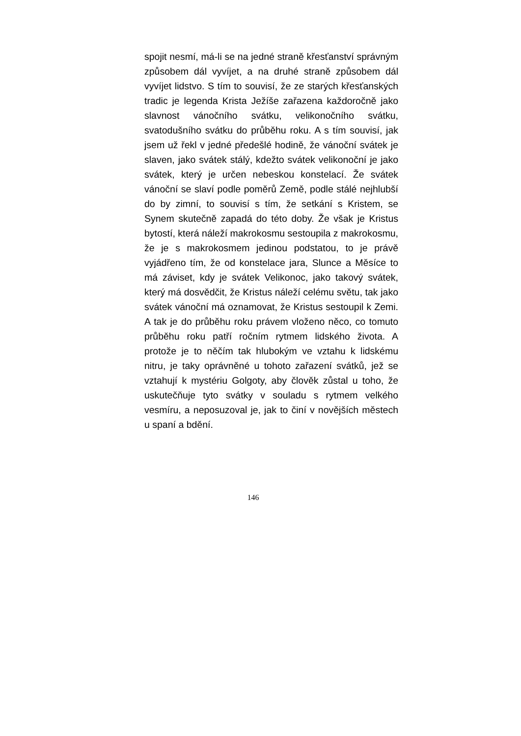spojit nesmí, má-li se na jedné straně křesťanství správným způsobem dál vyvíjet, a na druhé straně způsobem dál vyvíjet lidstvo. S tím to souvisí, že ze starých křesťanských tradic je legenda Krista Ježíše zařazena každoročně jako slavnost vánočního svátku, velikonočního svátku, svatodušního svátku do průběhu roku. A s tím souvisí, jak jsem už řekl v jedné předešlé hodině, že vánoční svátek je slaven, jako svátek stálý, kdežto svátek velikonoční je jako svátek, který je určen nebeskou konstelací. Že svátek vánoční se slaví podle poměrů Země, podle stálé nejhlubší do by zimní, to souvisí s tím, že setkání s Kristem, se Synem skutečně zapadá do této doby. Že však je Kristus bytostí, která náleží makrokosmu sestoupila z makrokosmu, že je s makrokosmem jedinou podstatou, to je právě vyjádřeno tím, že od konstelace jara, Slunce a Měsíce to má záviset, kdy je svátek Velikonoc, jako takový svátek, který má dosvědčit, že Kristus náleží celému světu, tak jako svátek vánoční má oznamovat, že Kristus sestoupil k Zemi. A tak je do průběhu roku právem vloženo něco, co tomuto průběhu roku patří ročním rytmem lidského života. A protože je to něčím tak hlubokým ve vztahu k lidskému nitru, je taky oprávněné u tohoto zařazení svátků, jež se vztahují k mystériu Golgoty, aby člověk zůstal u toho, že uskutečňuje tyto svátky v souladu s rytmem velkého vesmíru, a neposuzoval je, jak to činí v novějších městech u spaní a bdění.
146